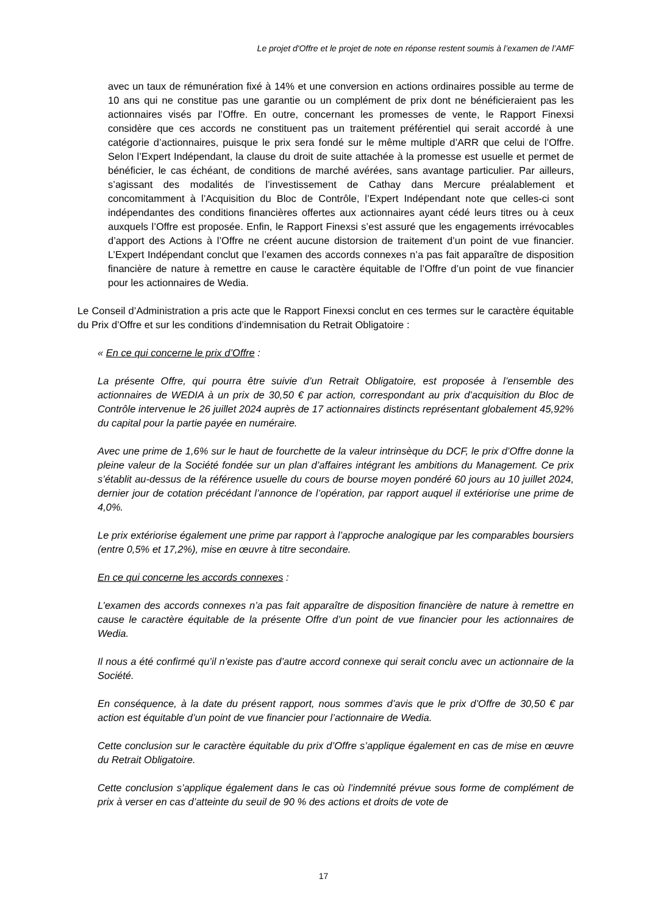Le projet d'Offre et le projet de note en réponse restent soumis à l’examen de l’AMF
avec un taux de rémunération fixé à 14% et une conversion en actions ordinaires possible au terme de 10 ans qui ne constitue pas une garantie ou un complément de prix dont ne bénéficieraient pas les actionnaires visés par l’Offre. En outre, concernant les promesses de vente, le Rapport Finexsi considère que ces accords ne constituent pas un traitement préférentiel qui serait accordé à une catégorie d’actionnaires, puisque le prix sera fondé sur le même multiple d’ARR que celui de l’Offre. Selon l’Expert Indépendant, la clause du droit de suite attachée à la promesse est usuelle et permet de bénéficier, le cas échéant, de conditions de marché avérées, sans avantage particulier. Par ailleurs, s’agissant des modalités de l’investissement de Cathay dans Mercure préalablement et concomitamment à l’Acquisition du Bloc de Contrôle, l’Expert Indépendant note que celles-ci sont indépendantes des conditions financières offertes aux actionnaires ayant cédé leurs titres ou à ceux auxquels l’Offre est proposée. Enfin, le Rapport Finexsi s’est assuré que les engagements irrévocables d’apport des Actions à l’Offre ne créent aucune distorsion de traitement d’un point de vue financier. L’Expert Indépendant conclut que l’examen des accords connexes n’a pas fait apparaître de disposition financière de nature à remettre en cause le caractère équitable de l’Offre d’un point de vue financier pour les actionnaires de Wedia.
Le Conseil d’Administration a pris acte que le Rapport Finexsi conclut en ces termes sur le caractère équitable du Prix d’Offre et sur les conditions d’indemnisation du Retrait Obligatoire :
« En ce qui concerne le prix d’Offre :
La présente Offre, qui pourra être suivie d’un Retrait Obligatoire, est proposée à l’ensemble des actionnaires de WEDIA à un prix de 30,50 € par action, correspondant au prix d’acquisition du Bloc de Contrôle intervenue le 26 juillet 2024 auprès de 17 actionnaires distincts représentant globalement 45,92% du capital pour la partie payée en numéraire.
Avec une prime de 1,6% sur le haut de fourchette de la valeur intrinsèque du DCF, le prix d’Offre donne la pleine valeur de la Société fondée sur un plan d’affaires intégrant les ambitions du Management. Ce prix s’établit au-dessus de la référence usuelle du cours de bourse moyen pondéré 60 jours au 10 juillet 2024, dernier jour de cotation précédant l’annonce de l’opération, par rapport auquel il extériorise une prime de 4,0%.
Le prix extériorise également une prime par rapport à l’approche analogique par les comparables boursiers (entre 0,5% et 17,2%), mise en œuvre à titre secondaire.
En ce qui concerne les accords connexes :
L’examen des accords connexes n’a pas fait apparaître de disposition financière de nature à remettre en cause le caractère équitable de la présente Offre d’un point de vue financier pour les actionnaires de Wedia.
Il nous a été confirmé qu’il n’existe pas d’autre accord connexe qui serait conclu avec un actionnaire de la Société.
En conséquence, à la date du présent rapport, nous sommes d’avis que le prix d’Offre de 30,50 € par action est équitable d’un point de vue financier pour l’actionnaire de Wedia.
Cette conclusion sur le caractère équitable du prix d’Offre s’applique également en cas de mise en œuvre du Retrait Obligatoire.
Cette conclusion s’applique également dans le cas où l’indemnité prévue sous forme de complément de prix à verser en cas d’atteinte du seuil de 90 % des actions et droits de vote de
17